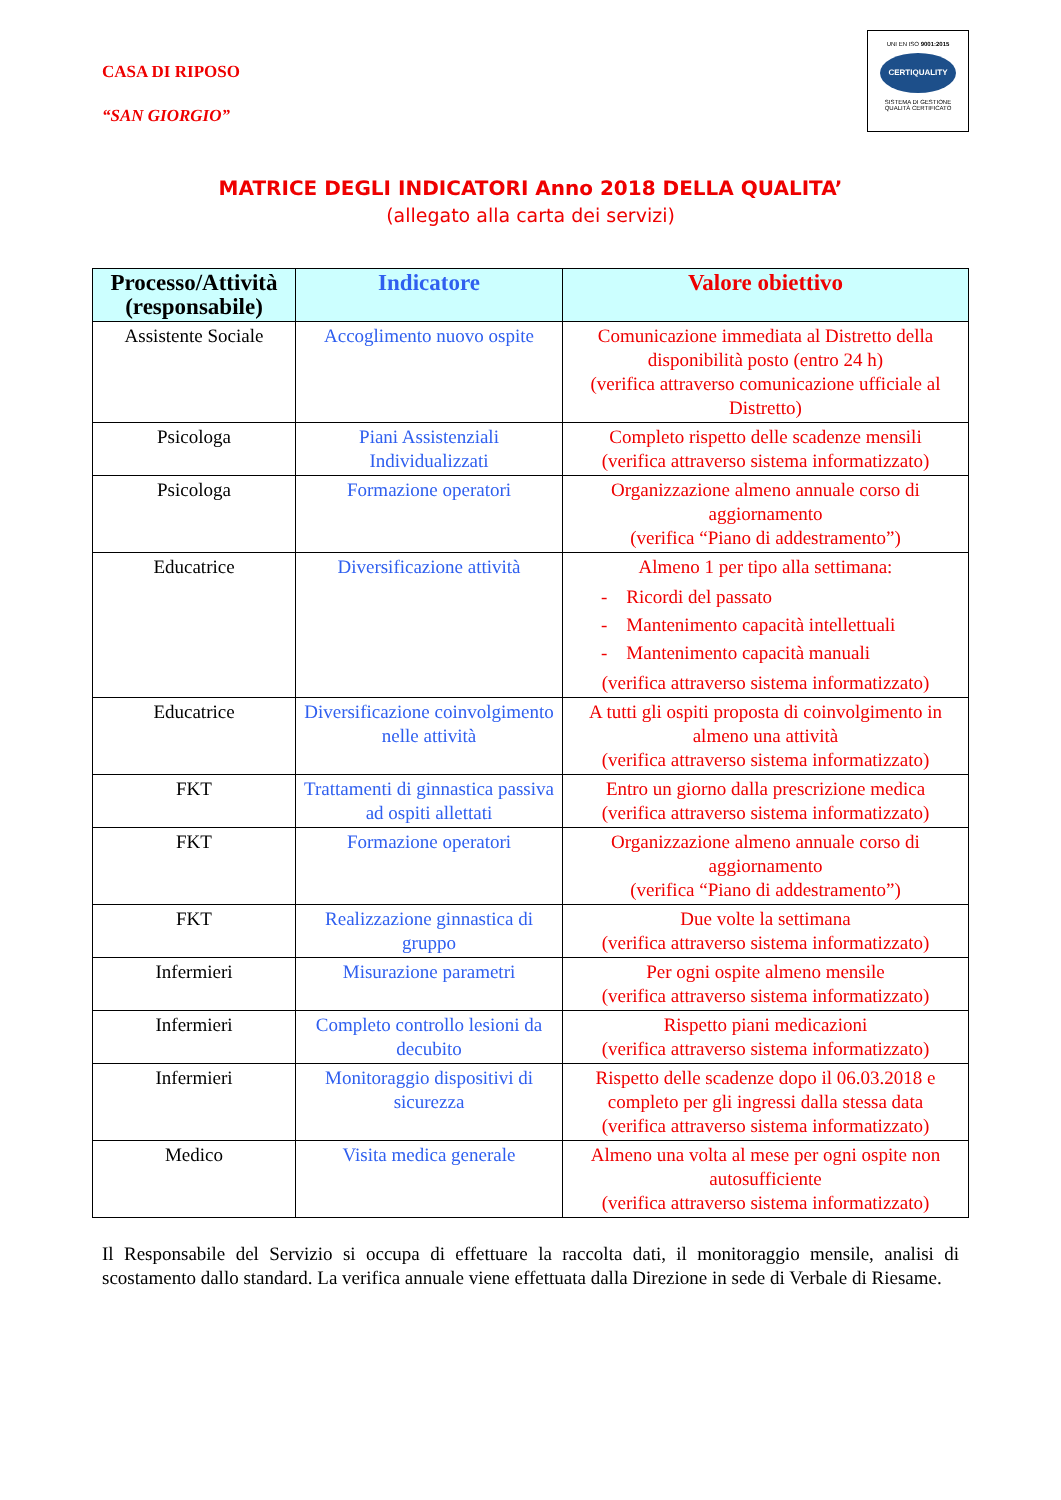CASA DI RIPOSO
“SAN GIORGIO”
UNI EN ISO 9001:2015
CERTIQUALITY
SISTEMA DI GESTIONE
QUALITÀ CERTIFICATO
MATRICE DEGLI INDICATORI Anno 2018 DELLA QUALITA’
(allegato alla carta dei servizi)
| Processo/Attività (responsabile) | Indicatore | Valore obiettivo |
| --- | --- | --- |
| Assistente Sociale | Accoglimento nuovo ospite | Comunicazione immediata al Distretto della disponibilità posto (entro 24 h) (verifica attraverso comunicazione ufficiale al Distretto) |
| Psicologa | Piani Assistenziali Individualizzati | Completo rispetto delle scadenze mensili (verifica attraverso sistema informatizzato) |
| Psicologa | Formazione operatori | Organizzazione almeno annuale corso di aggiornamento (verifica “Piano di addestramento”) |
| Educatrice | Diversificazione attività | Almeno 1 per tipo alla settimana: - Ricordi del passato - Mantenimento capacità intellettuali - Mantenimento capacità manuali (verifica attraverso sistema informatizzato) |
| Educatrice | Diversificazione coinvolgimento nelle attività | A tutti gli ospiti proposta di coinvolgimento in almeno una attività (verifica attraverso sistema informatizzato) |
| FKT | Trattamenti di ginnastica passiva ad ospiti allettati | Entro un giorno dalla prescrizione medica (verifica attraverso sistema informatizzato) |
| FKT | Formazione operatori | Organizzazione almeno annuale corso di aggiornamento (verifica “Piano di addestramento”) |
| FKT | Realizzazione ginnastica di gruppo | Due volte la settimana (verifica attraverso sistema informatizzato) |
| Infermieri | Misurazione parametri | Per ogni ospite almeno mensile (verifica attraverso sistema informatizzato) |
| Infermieri | Completo controllo lesioni da decubito | Rispetto piani medicazioni (verifica attraverso sistema informatizzato) |
| Infermieri | Monitoraggio dispositivi di sicurezza | Rispetto delle scadenze dopo il 06.03.2018 e completo per gli ingressi dalla stessa data (verifica attraverso sistema informatizzato) |
| Medico | Visita medica generale | Almeno una volta al mese per ogni ospite non autosufficiente (verifica attraverso sistema informatizzato) |
Il Responsabile del Servizio si occupa di effettuare la raccolta dati, il monitoraggio mensile, analisi di scostamento dallo standard. La verifica annuale viene effettuata dalla Direzione in sede di Verbale di Riesame.